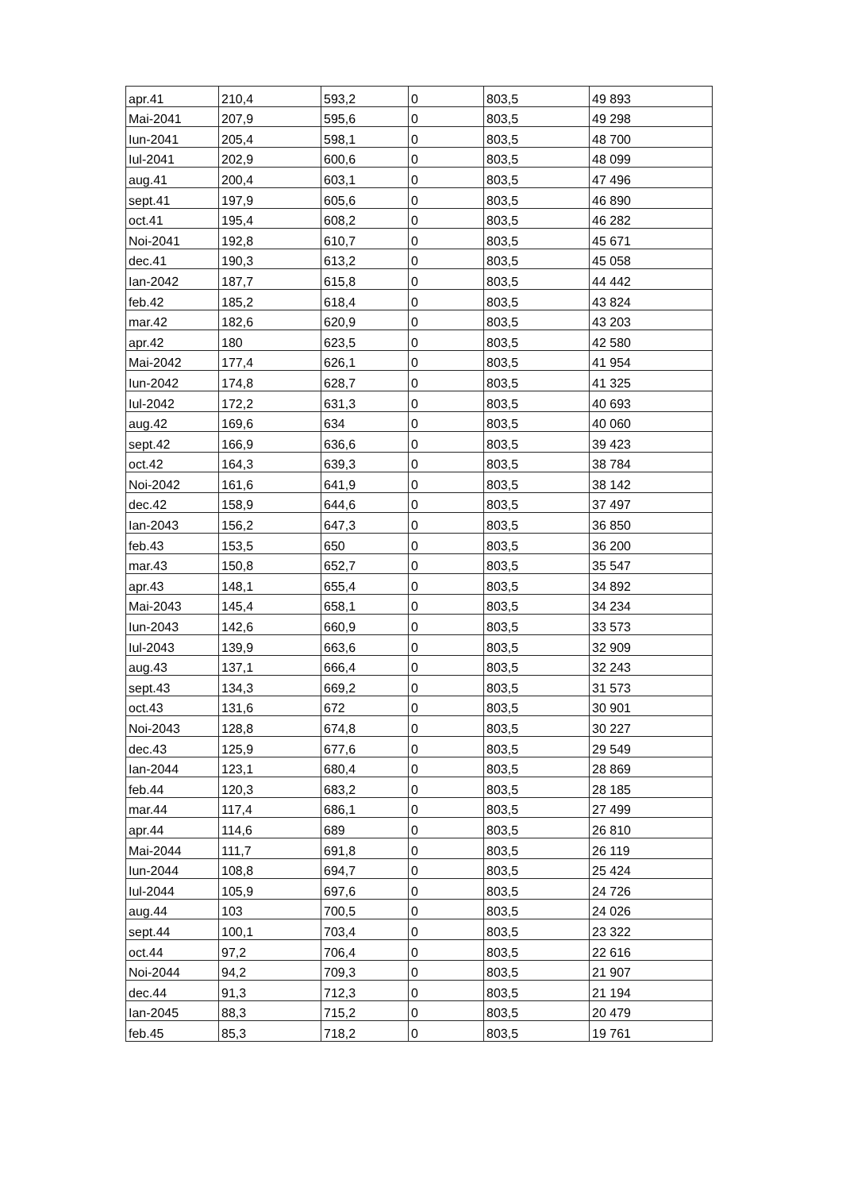| apr.41 | 210,4 | 593,2 | 0 | 803,5 | 49 893 |
| Mai-2041 | 207,9 | 595,6 | 0 | 803,5 | 49 298 |
| Iun-2041 | 205,4 | 598,1 | 0 | 803,5 | 48 700 |
| Iul-2041 | 202,9 | 600,6 | 0 | 803,5 | 48 099 |
| aug.41 | 200,4 | 603,1 | 0 | 803,5 | 47 496 |
| sept.41 | 197,9 | 605,6 | 0 | 803,5 | 46 890 |
| oct.41 | 195,4 | 608,2 | 0 | 803,5 | 46 282 |
| Noi-2041 | 192,8 | 610,7 | 0 | 803,5 | 45 671 |
| dec.41 | 190,3 | 613,2 | 0 | 803,5 | 45 058 |
| Ian-2042 | 187,7 | 615,8 | 0 | 803,5 | 44 442 |
| feb.42 | 185,2 | 618,4 | 0 | 803,5 | 43 824 |
| mar.42 | 182,6 | 620,9 | 0 | 803,5 | 43 203 |
| apr.42 | 180 | 623,5 | 0 | 803,5 | 42 580 |
| Mai-2042 | 177,4 | 626,1 | 0 | 803,5 | 41 954 |
| Iun-2042 | 174,8 | 628,7 | 0 | 803,5 | 41 325 |
| Iul-2042 | 172,2 | 631,3 | 0 | 803,5 | 40 693 |
| aug.42 | 169,6 | 634 | 0 | 803,5 | 40 060 |
| sept.42 | 166,9 | 636,6 | 0 | 803,5 | 39 423 |
| oct.42 | 164,3 | 639,3 | 0 | 803,5 | 38 784 |
| Noi-2042 | 161,6 | 641,9 | 0 | 803,5 | 38 142 |
| dec.42 | 158,9 | 644,6 | 0 | 803,5 | 37 497 |
| Ian-2043 | 156,2 | 647,3 | 0 | 803,5 | 36 850 |
| feb.43 | 153,5 | 650 | 0 | 803,5 | 36 200 |
| mar.43 | 150,8 | 652,7 | 0 | 803,5 | 35 547 |
| apr.43 | 148,1 | 655,4 | 0 | 803,5 | 34 892 |
| Mai-2043 | 145,4 | 658,1 | 0 | 803,5 | 34 234 |
| Iun-2043 | 142,6 | 660,9 | 0 | 803,5 | 33 573 |
| Iul-2043 | 139,9 | 663,6 | 0 | 803,5 | 32 909 |
| aug.43 | 137,1 | 666,4 | 0 | 803,5 | 32 243 |
| sept.43 | 134,3 | 669,2 | 0 | 803,5 | 31 573 |
| oct.43 | 131,6 | 672 | 0 | 803,5 | 30 901 |
| Noi-2043 | 128,8 | 674,8 | 0 | 803,5 | 30 227 |
| dec.43 | 125,9 | 677,6 | 0 | 803,5 | 29 549 |
| Ian-2044 | 123,1 | 680,4 | 0 | 803,5 | 28 869 |
| feb.44 | 120,3 | 683,2 | 0 | 803,5 | 28 185 |
| mar.44 | 117,4 | 686,1 | 0 | 803,5 | 27 499 |
| apr.44 | 114,6 | 689 | 0 | 803,5 | 26 810 |
| Mai-2044 | 111,7 | 691,8 | 0 | 803,5 | 26 119 |
| Iun-2044 | 108,8 | 694,7 | 0 | 803,5 | 25 424 |
| Iul-2044 | 105,9 | 697,6 | 0 | 803,5 | 24 726 |
| aug.44 | 103 | 700,5 | 0 | 803,5 | 24 026 |
| sept.44 | 100,1 | 703,4 | 0 | 803,5 | 23 322 |
| oct.44 | 97,2 | 706,4 | 0 | 803,5 | 22 616 |
| Noi-2044 | 94,2 | 709,3 | 0 | 803,5 | 21 907 |
| dec.44 | 91,3 | 712,3 | 0 | 803,5 | 21 194 |
| Ian-2045 | 88,3 | 715,2 | 0 | 803,5 | 20 479 |
| feb.45 | 85,3 | 718,2 | 0 | 803,5 | 19 761 |